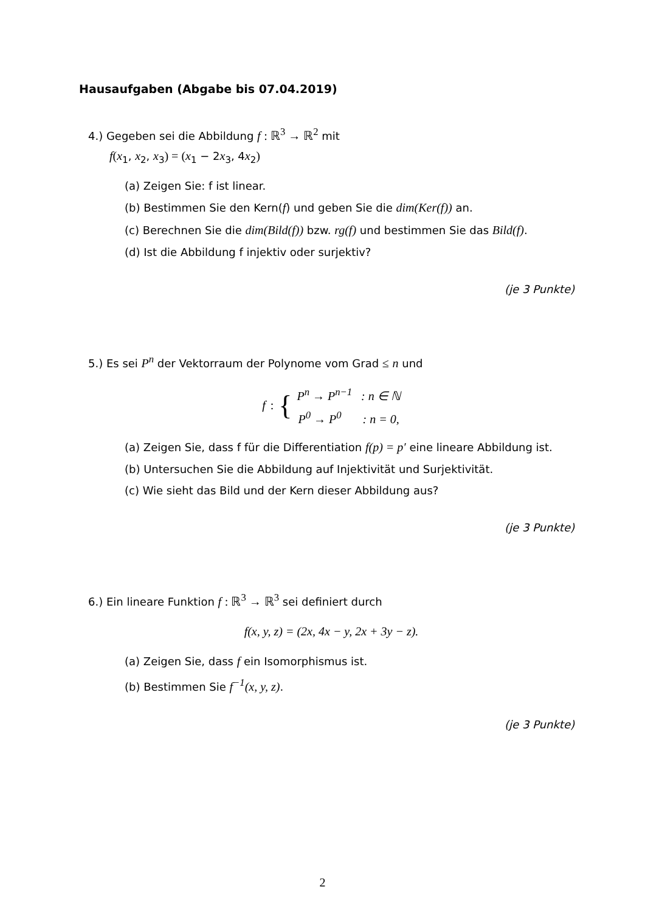Hausaufgaben (Abgabe bis 07.04.2019)
4.) Gegeben sei die Abbildung f : ℝ<sup>3</sup> → ℝ<sup>2</sup> mit
f(x<sub>1</sub>, x<sub>2</sub>, x<sub>3</sub>) = (x<sub>1</sub> − 2x<sub>3</sub>, 4x<sub>2</sub>)
(a) Zeigen Sie: f ist linear.
(b) Bestimmen Sie den Kern(f) und geben Sie die dim(Ker(f)) an.
(c) Berechnen Sie die dim(Bild(f)) bzw. rg(f) und bestimmen Sie das Bild(f).
(d) Ist die Abbildung f injektiv oder surjektiv?
(je 3 Punkte)
5.) Es sei P<sup>n</sup> der Vektorraum der Polynome vom Grad ≤ n und
f : {
P<sup>n</sup> → P<sup>n−1</sup> : n ∈ ℕ
P<sup>0</sup> → P<sup>0</sup> : n = 0,
(a) Zeigen Sie, dass f für die Differentiation f(p) = p′ eine lineare Abbildung ist.
(b) Untersuchen Sie die Abbildung auf Injektivität und Surjektivität.
(c) Wie sieht das Bild und der Kern dieser Abbildung aus?
(je 3 Punkte)
6.) Ein lineare Funktion f : ℝ<sup>3</sup> → ℝ<sup>3</sup> sei definiert durch
f(x, y, z) = (2x, 4x − y, 2x + 3y − z).
(a) Zeigen Sie, dass f ein Isomorphismus ist.
(b) Bestimmen Sie f<sup>−1</sup>(x, y, z).
(je 3 Punkte)
2